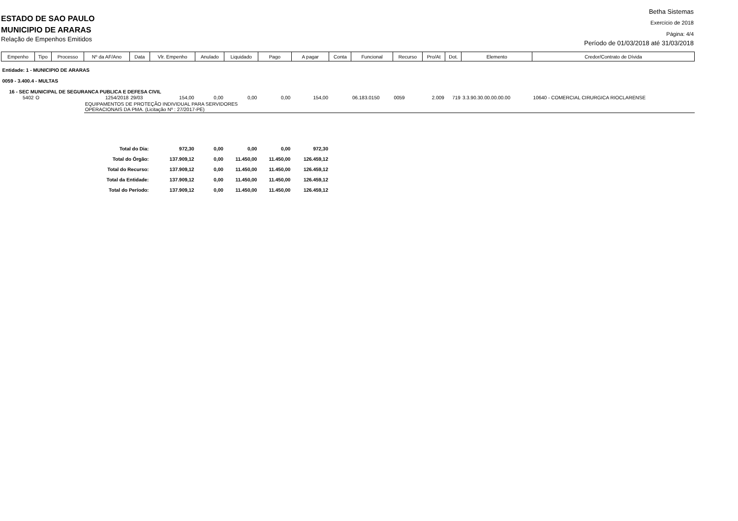ESTADO DE SAO PAULO
MUNICIPIO DE ARARAS
Relação de Empenhos Emitidos
Betha Sistemas
Exercício de 2018
Página: 4/4
Período de 01/03/2018 até 31/03/2018
| Empenho | Tipo | Processo | Nº da AF/Ano | Data | Vlr. Empenho | Anulado | Liquidado | Pago | A pagar | Conta | Funcional | Recurso | Pro/At | Dot. | Elemento | Credor/Contrato de Dívida |
| --- | --- | --- | --- | --- | --- | --- | --- | --- | --- | --- | --- | --- | --- | --- | --- | --- |
| Entidade: 1 - MUNICIPIO DE ARARAS | | | | | | | | | | | | | | | | |
| 0059 - 3.400.4 - MULTAS | | | | | | | | | | | | | | | | |
| 16 - SEC MUNICIPAL DE SEGURANCA PUBLICA E DEFESA CIVIL | | | | | | | | | | | | | | | | |
| 5402 | O | | 1254/2018 | 29/03 | 154,00 | 0,00 | 0,00 | 0,00 | 154,00 | | 06.183.0150 | 0059 | 2.009 | 719 | 3.3.90.30.00.00.00.00 | 10640 - COMERCIAL CIRURGICA RIOCLARENSE |
| | | | EQUIPAMENTOS DE PROTEÇÃO INDIVIDUAL PARA SERVIDORES OPERACIONAIS DA PMA. (Licitação Nº : 27/2017-PE) | | | | | | | | | | | | | |
| Total do Dia: | | | | | 972,30 | 0,00 | 0,00 | 0,00 | 972,30 | | | | | | | |
| Total do Órgão: | | | | | 137.909,12 | 0,00 | 11.450,00 | 11.450,00 | 126.459,12 | | | | | | | |
| Total do Recurso: | | | | | 137.909,12 | 0,00 | 11.450,00 | 11.450,00 | 126.459,12 | | | | | | | |
| Total da Entidade: | | | | | 137.909,12 | 0,00 | 11.450,00 | 11.450,00 | 126.459,12 | | | | | | | |
| Total do Período: | | | | | 137.909,12 | 0,00 | 11.450,00 | 11.450,00 | 126.459,12 | | | | | | | |